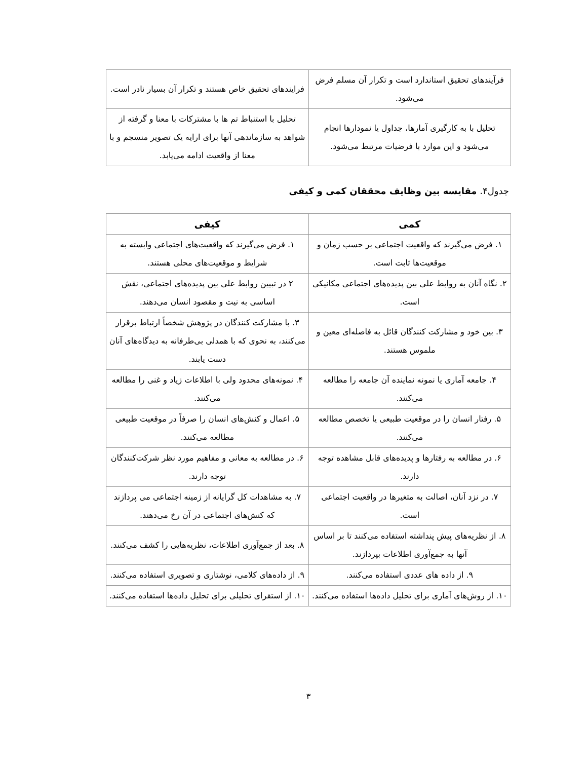| فرآیندهای تحقیق استاندارد است و تکرار آن مسلم فرض می‌شود. | فرایندهای تحقیق خاص هستند و تکرار آن بسیار نادر است. |
| تحلیل با به کارگیری آمارها، جداول یا نمودارها انجام می‌شود و این موارد با فرضیات مرتبط می‌شود. | تحلیل با استنباط تم ها با مشترکات با معنا و گرفته از شواهد به سازماندهی آنها برای ارایه یک تصویر منسجم و با معنا از واقعیت ادامه می‌یابد. |
جدول۴. مقایسه بین وظایف محققان کمی و کیفی
| کمی | کیفی |
| --- | --- |
| ۱. فرض می‌گیرند که واقعیت اجتماعی بر حسب زمان و موقعیت‌ها ثابت است. | ۱. فرض می‌گیرند که واقعیت‌های اجتماعی وابسته به شرایط و موقعیت‌های محلی هستند. |
| ۲. نگاه آنان به روابط علی بین پدیده‌های اجتماعی مکانیکی است. | ۲ در تبیین روابط علی بین پدیده‌های اجتماعی، نقش اساسی به نیت و مقصود انسان می‌دهند. |
| ۳. بین خود و مشارکت کنندگان قائل به فاصله‌ای معین و ملموس هستند. | ۳. با مشارکت کنندگان در پژوهش شخصاً ارتباط برقرار می‌کنند، به نحوی که با همدلی بی‌طرفانه به دیدگاه‌های آنان دست یابند. |
| ۴. جامعه آماری یا نمونه نماینده آن جامعه را مطالعه می‌کنند. | ۴. نمونه‌های محدود ولی با اطلاعات زیاد و غنی را مطالعه می‌کنند. |
| ۵. رفتار انسان را در موقعیت طبیعی یا تخصص مطالعه می‌کنند. | ۵. اعمال و کنش‌های انسان را صرفاً در موقعیت طبیعی مطالعه می‌کنند. |
| ۶. در مطالعه به رفتارها و پدیده‌های قابل مشاهده توجه دارند. | ۶. در مطالعه به معانی و مفاهیم مورد نظر شرکت‌کنندگان توجه دارند. |
| ۷. در نزد آنان، اصالت به متغیرها در واقعیت اجتماعی است. | ۷. به مشاهدات کل گرایانه از زمینه اجتماعی می پردازند که کنش‌های اجتماعی در آن رخ می‌دهند. |
| ۸. از نظریه‌های پیش پنداشته استفاده می‌کنند تا بر اساس آنها به جمع‌آوری اطلاعات بپردازند. | ۸. بعد از جمع‌آوری اطلاعات، نظریه‌هایی را کشف می‌کنند. |
| ۹. از داده های عددی استفاده می‌کنند. | ۹. از داده‌های کلامی، نوشتاری و تصویری استفاده می‌کنند. |
| ۱۰. از روش‌های آماری برای تحلیل داده‌ها استفاده می‌کنند. | ۱۰. از استقرای تحلیلی برای تحلیل داده‌ها استفاده می‌کنند. |
۳